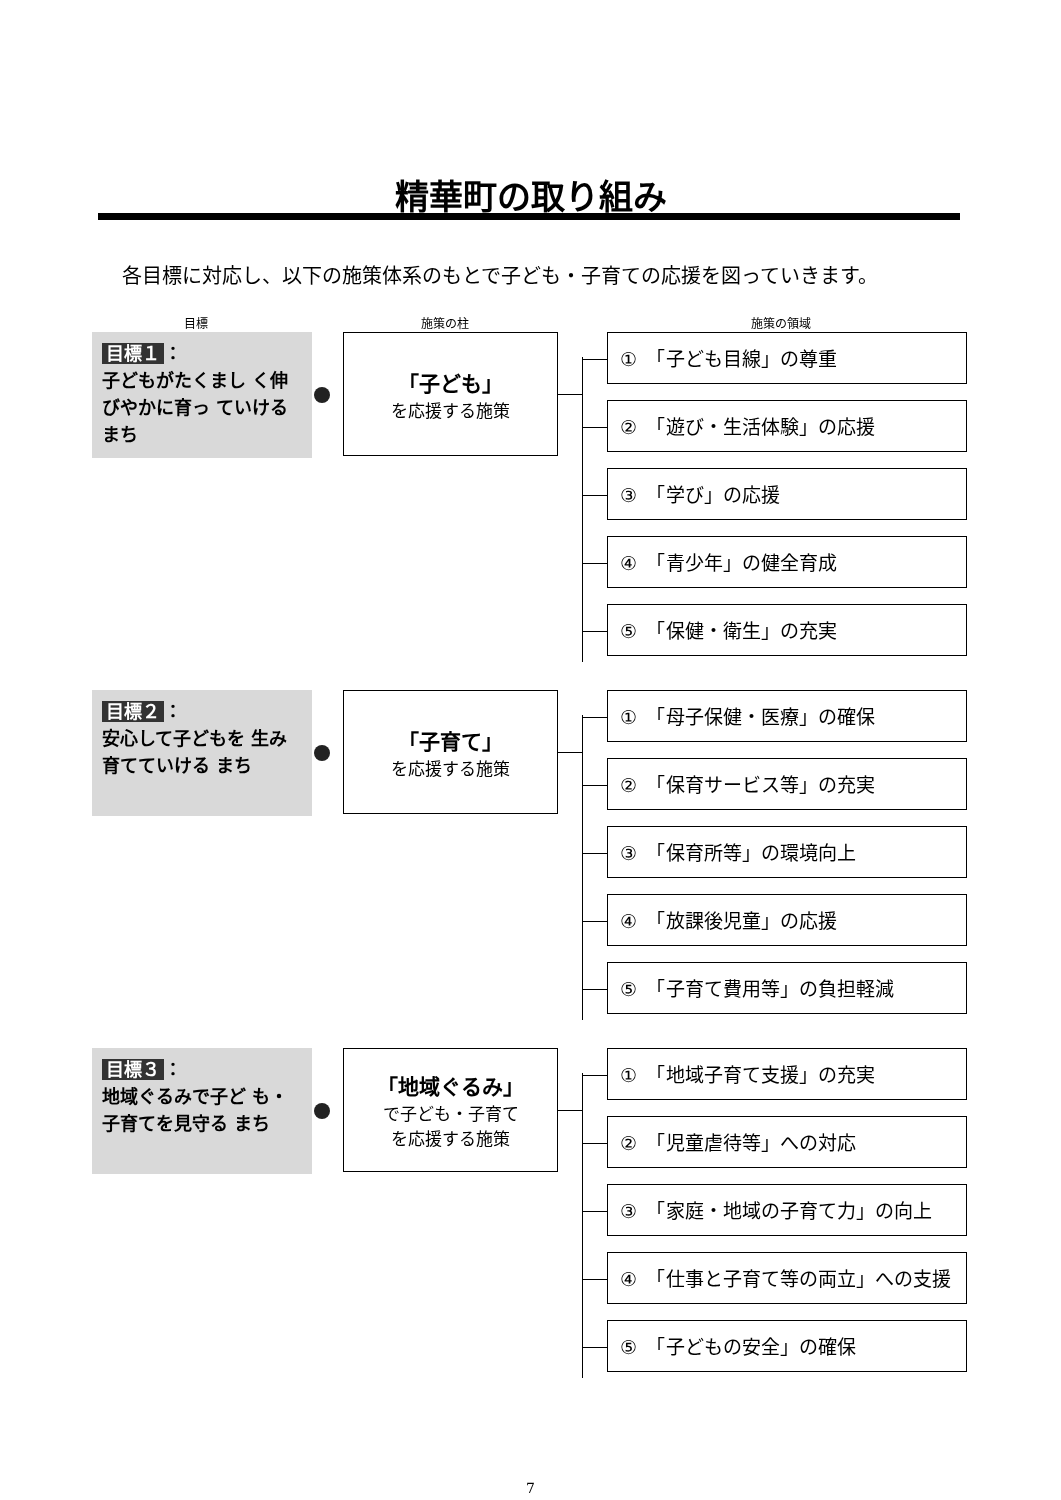精華町の取り組み
各目標に対応し、以下の施策体系のもとで子ども・子育ての応援を図っていきます。
目標 施策の柱 施策の領域
目標１ ：
子どもがたくまし く伸びやかに育っ ていけるまち
「子ども」
を応援する施策
①　「子ども目線」の尊重
②　「遊び・生活体験」の応援
③　「学び」の応援
④　「青少年」の健全育成
⑤　「保健・衛生」の充実
目標２ ：
安心して子どもを 生み育てていける まち
「子育て」
を応援する施策
①　「母子保健・医療」の確保
②　「保育サービス等」の充実
③　「保育所等」の環境向上
④　「放課後児童」の応援
⑤　「子育て費用等」の負担軽減
目標３ ：
地域ぐるみで子ど も・子育てを見守る まち
「地域ぐるみ」
で子ども・子育て
を応援する施策
①　「地域子育て支援」の充実
②　「児童虐待等」への対応
③　「家庭・地域の子育て力」の向上
④　「仕事と子育て等の両立」への支援
⑤　「子どもの安全」の確保
7